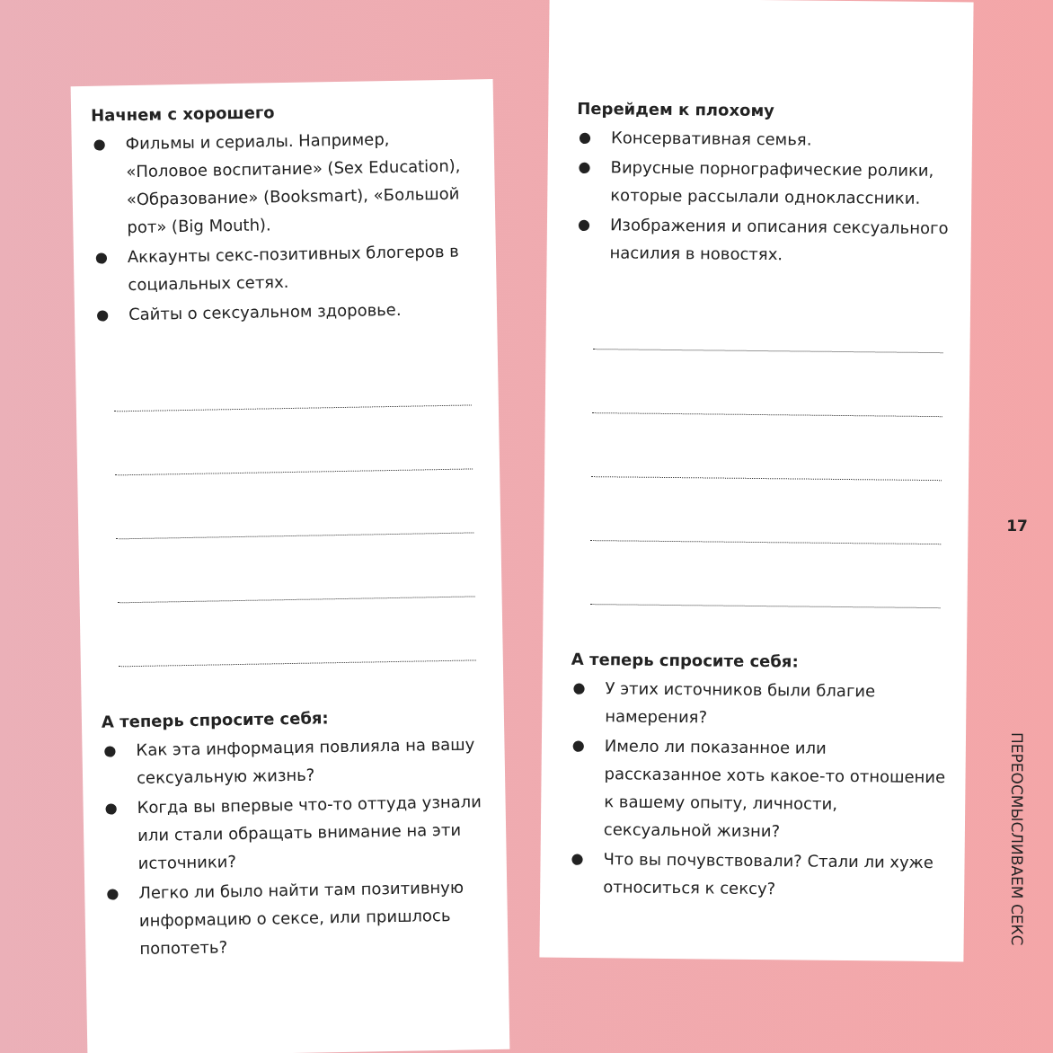Начнем с хорошего
● Фильмы и сериалы. Например, «Половое воспитание» (Sex Education), «Образование» (Booksmart), «Большой рот» (Big Mouth).
● Аккаунты секс-позитивных блогеров в социальных сетях.
● Сайты о сексуальном здоровье.
А теперь спросите себя:
● Как эта информация повлияла на вашу сексуальную жизнь?
● Когда вы впервые что-то оттуда узнали или стали обращать внимание на эти источники?
● Легко ли было найти там позитивную информацию о сексе, или пришлось попотеть?
Перейдем к плохому
● Консервативная семья.
● Вирусные порнографические ролики, которые рассылали одноклассники.
● Изображения и описания сексуального насилия в новостях.
А теперь спросите себя:
● У этих источников были благие намерения?
● Имело ли показанное или рассказанное хоть какое-то отношение к вашему опыту, личности, сексуальной жизни?
● Что вы почувствовали? Стали ли хуже относиться к сексу?
17
ПЕРЕОСМЫСЛИВАЕМ СЕКС